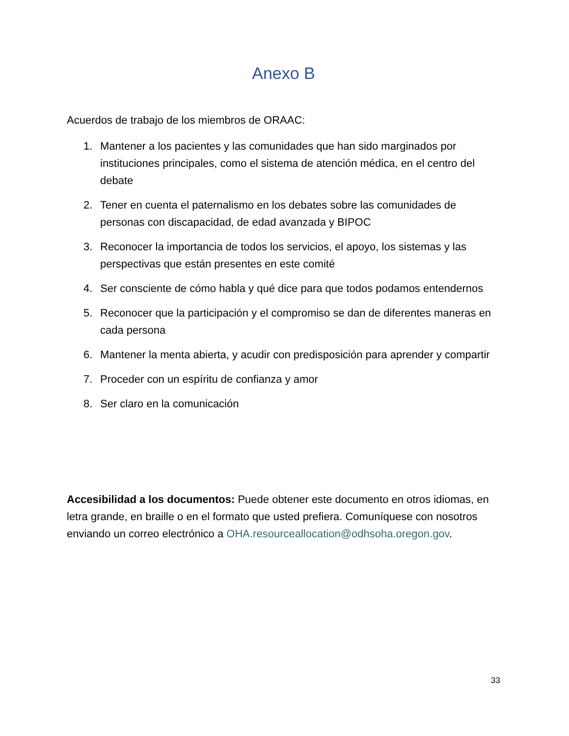Anexo B
Acuerdos de trabajo de los miembros de ORAAC:
1. Mantener a los pacientes y las comunidades que han sido marginados por instituciones principales, como el sistema de atención médica, en el centro del debate
2. Tener en cuenta el paternalismo en los debates sobre las comunidades de personas con discapacidad, de edad avanzada y BIPOC
3. Reconocer la importancia de todos los servicios, el apoyo, los sistemas y las perspectivas que están presentes en este comité
4. Ser consciente de cómo habla y qué dice para que todos podamos entendernos
5. Reconocer que la participación y el compromiso se dan de diferentes maneras en cada persona
6. Mantener la menta abierta, y acudir con predisposición para aprender y compartir
7. Proceder con un espíritu de confianza y amor
8. Ser claro en la comunicación
Accesibilidad a los documentos: Puede obtener este documento en otros idiomas, en letra grande, en braille o en el formato que usted prefiera. Comuníquese con nosotros enviando un correo electrónico a OHA.resourceallocation@odhsoha.oregon.gov.
33